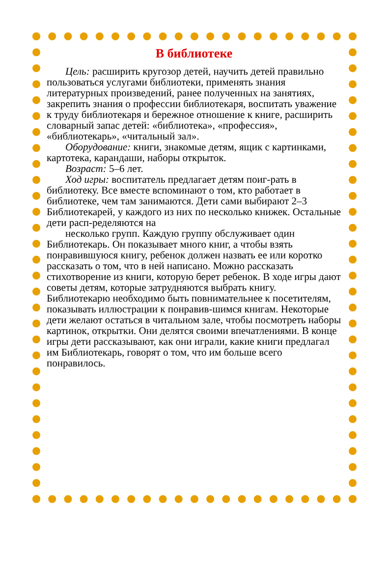В библиотеке
Цель: расширить кругозор детей, научить детей правильно пользоваться услугами библиотеки, применять знания литературных произведений, ранее полученных на занятиях, закрепить знания о профессии библиотекаря, воспитать уважение к труду библиотекаря и бережное отношение к книге, расширить словарный запас детей: «библиотека», «профессия», «библиотекарь», «читальный зал».
Оборудование: книги, знакомые детям, ящик с картинками, картотека, карандаши, наборы открыток.
Возраст: 5–6 лет.
Ход игры: воспитатель предлагает детям поиг-рать в библиотеку. Все вместе вспоминают о том, кто работает в библиотеке, чем там занимаются. Дети сами выбирают 2–3 Библиотекарей, у каждого из них по несколько книжек. Остальные дети расп-ределяются на
несколько групп. Каждую группу обслуживает один Библиотекарь. Он показывает много книг, а чтобы взять понравившуюся книгу, ребенок должен назвать ее или коротко рассказать о том, что в ней написано. Можно рассказать стихотворение из книги, которую берет ребенок. В ходе игры дают советы детям, которые затрудняются выбрать книгу. Библиотекарю необходимо быть повнимательнее к посетителям, показывать иллюстрации к понравив-шимся книгам. Некоторые дети желают остаться в читальном зале, чтобы посмотреть наборы картинок, открытки. Они делятся своими впечатлениями. В конце игры дети рассказывают, как они играли, какие книги предлагал им Библиотекарь, говорят о том, что им больше всего понравилось.